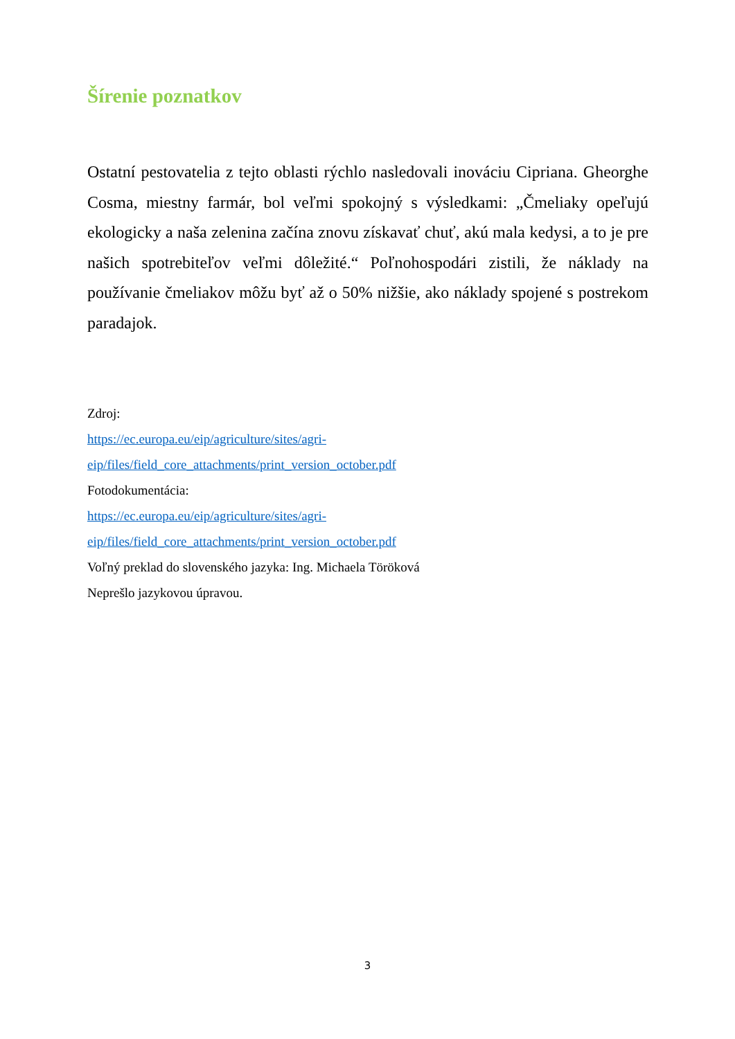Šírenie poznatkov
Ostatní pestovatelia z tejto oblasti rýchlo nasledovali inováciu Cipriana. Gheorghe Cosma, miestny farmár, bol veľmi spokojný s výsledkami: „Čmeliaky opeľujú ekologicky a naša zelenina začína znovu získavať chuť, akú mala kedysi, a to je pre našich spotrebiteľov veľmi dôležité.“ Poľnohospodári zistili, že náklady na používanie čmeliakov môžu byť až o 50% nižšie, ako náklady spojené s postrekom paradajok.
Zdroj:
https://ec.europa.eu/eip/agriculture/sites/agri-
eip/files/field_core_attachments/print_version_october.pdf
Fotodokumentácia:
https://ec.europa.eu/eip/agriculture/sites/agri-
eip/files/field_core_attachments/print_version_october.pdf
Voľný preklad do slovenského jazyka: Ing. Michaela Töröková
Neprešlo jazykovou úpravou.
3